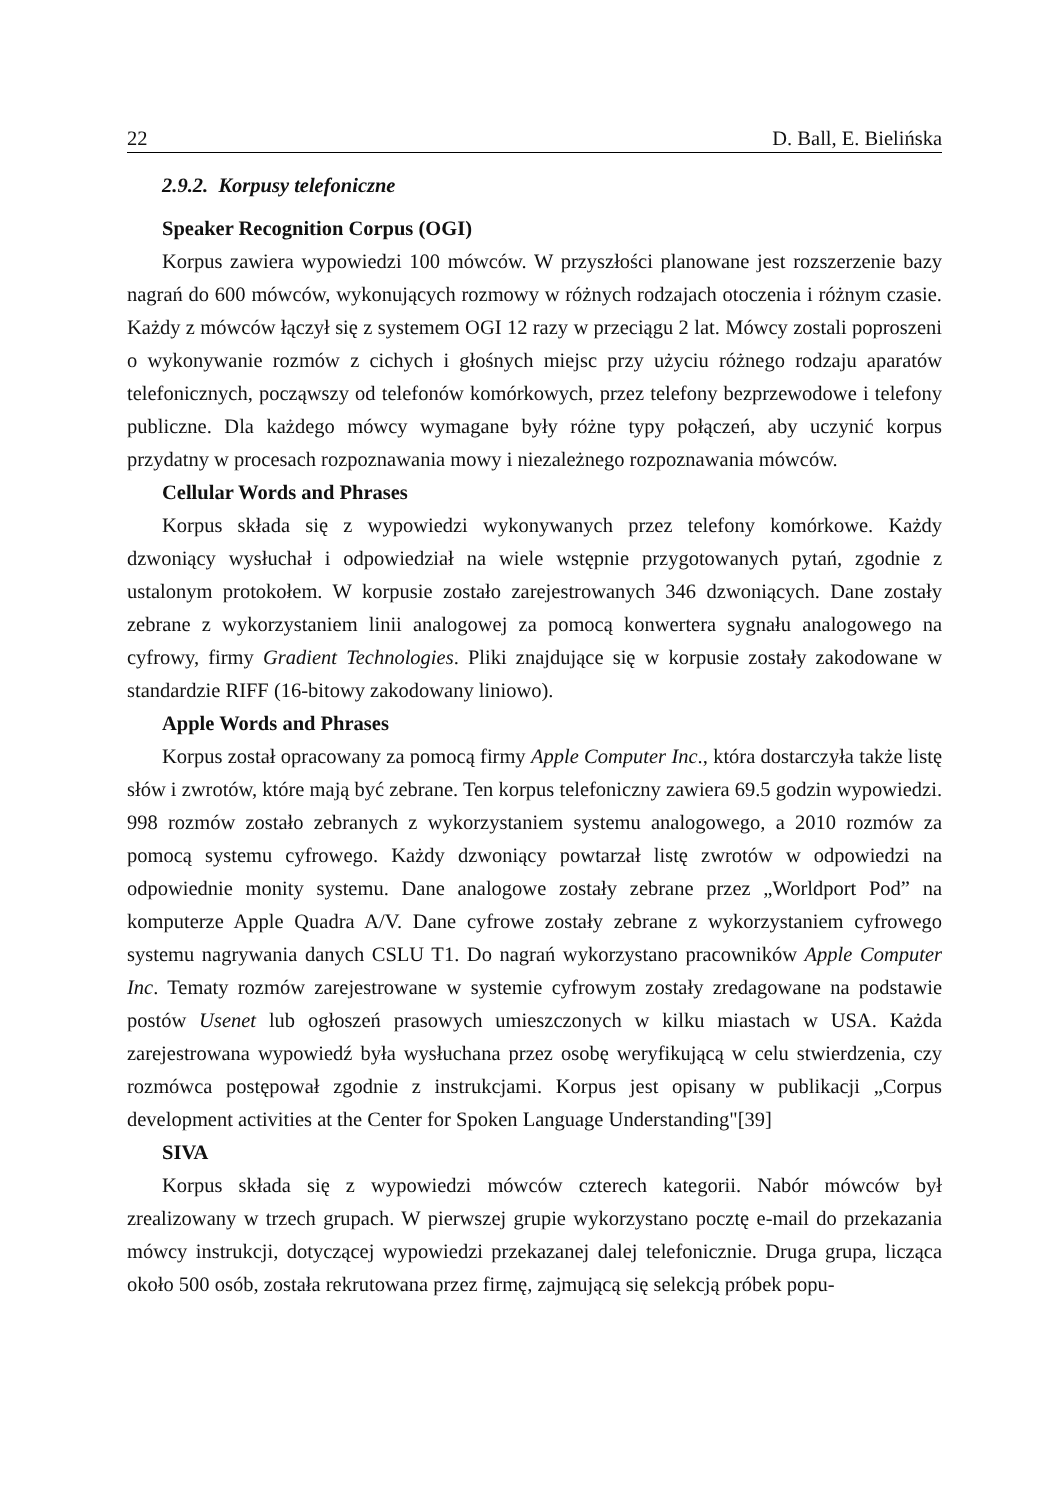22 D. Ball, E. Bielińska
2.9.2. Korpusy telefoniczne
Speaker Recognition Corpus (OGI)
Korpus zawiera wypowiedzi 100 mówców. W przyszłości planowane jest rozszerzenie bazy nagrań do 600 mówców, wykonujących rozmowy w różnych rodzajach otoczenia i różnym czasie. Każdy z mówców łączył się z systemem OGI 12 razy w przeciągu 2 lat. Mówcy zostali poproszeni o wykonywanie rozmów z cichych i głośnych miejsc przy użyciu różnego rodzaju aparatów telefonicznych, począwszy od telefonów komórkowych, przez telefony bezprzewodowe i telefony publiczne. Dla każdego mówcy wymagane były różne typy połączeń, aby uczynić korpus przydatny w procesach rozpoznawania mowy i niezależnego rozpoznawania mówców.
Cellular Words and Phrases
Korpus składa się z wypowiedzi wykonywanych przez telefony komórkowe. Każdy dzwoniący wysłuchał i odpowiedział na wiele wstępnie przygotowanych pytań, zgodnie z ustalonym protokołem. W korpusie zostało zarejestrowanych 346 dzwoniących. Dane zostały zebrane z wykorzystaniem linii analogowej za pomocą konwertera sygnału analogowego na cyfrowy, firmy Gradient Technologies. Pliki znajdujące się w korpusie zostały zakodowane w standardzie RIFF (16-bitowy zakodowany liniowo).
Apple Words and Phrases
Korpus został opracowany za pomocą firmy Apple Computer Inc., która dostarczyła także listę słów i zwrotów, które mają być zebrane. Ten korpus telefoniczny zawiera 69.5 godzin wypowiedzi. 998 rozmów zostało zebranych z wykorzystaniem systemu analogowego, a 2010 rozmów za pomocą systemu cyfrowego. Każdy dzwoniący powtarzał listę zwrotów w odpowiedzi na odpowiednie monity systemu. Dane analogowe zostały zebrane przez „Worldport Pod” na komputerze Apple Quadra A/V. Dane cyfrowe zostały zebrane z wykorzystaniem cyfrowego systemu nagrywania danych CSLU T1. Do nagrań wykorzystano pracowników Apple Computer Inc. Tematy rozmów zarejestrowane w systemie cyfrowym zostały zredagowane na podstawie postów Usenet lub ogłoszeń prasowych umieszczonych w kilku miastach w USA. Każda zarejestrowana wypowiedź była wysłuchana przez osobę weryfikującą w celu stwierdzenia, czy rozmówca postępował zgodnie z instrukcjami. Korpus jest opisany w publikacji „Corpus development activities at the Center for Spoken Language Understanding"[39]
SIVA
Korpus składa się z wypowiedzi mówców czterech kategorii. Nabór mówców był zrealizowany w trzech grupach. W pierwszej grupie wykorzystano pocztę e-mail do przekazania mówcy instrukcji, dotyczącej wypowiedzi przekazanej dalej telefonicznie. Druga grupa, licząca około 500 osób, została rekrutowana przez firmę, zajmującą się selekcją próbek popu-